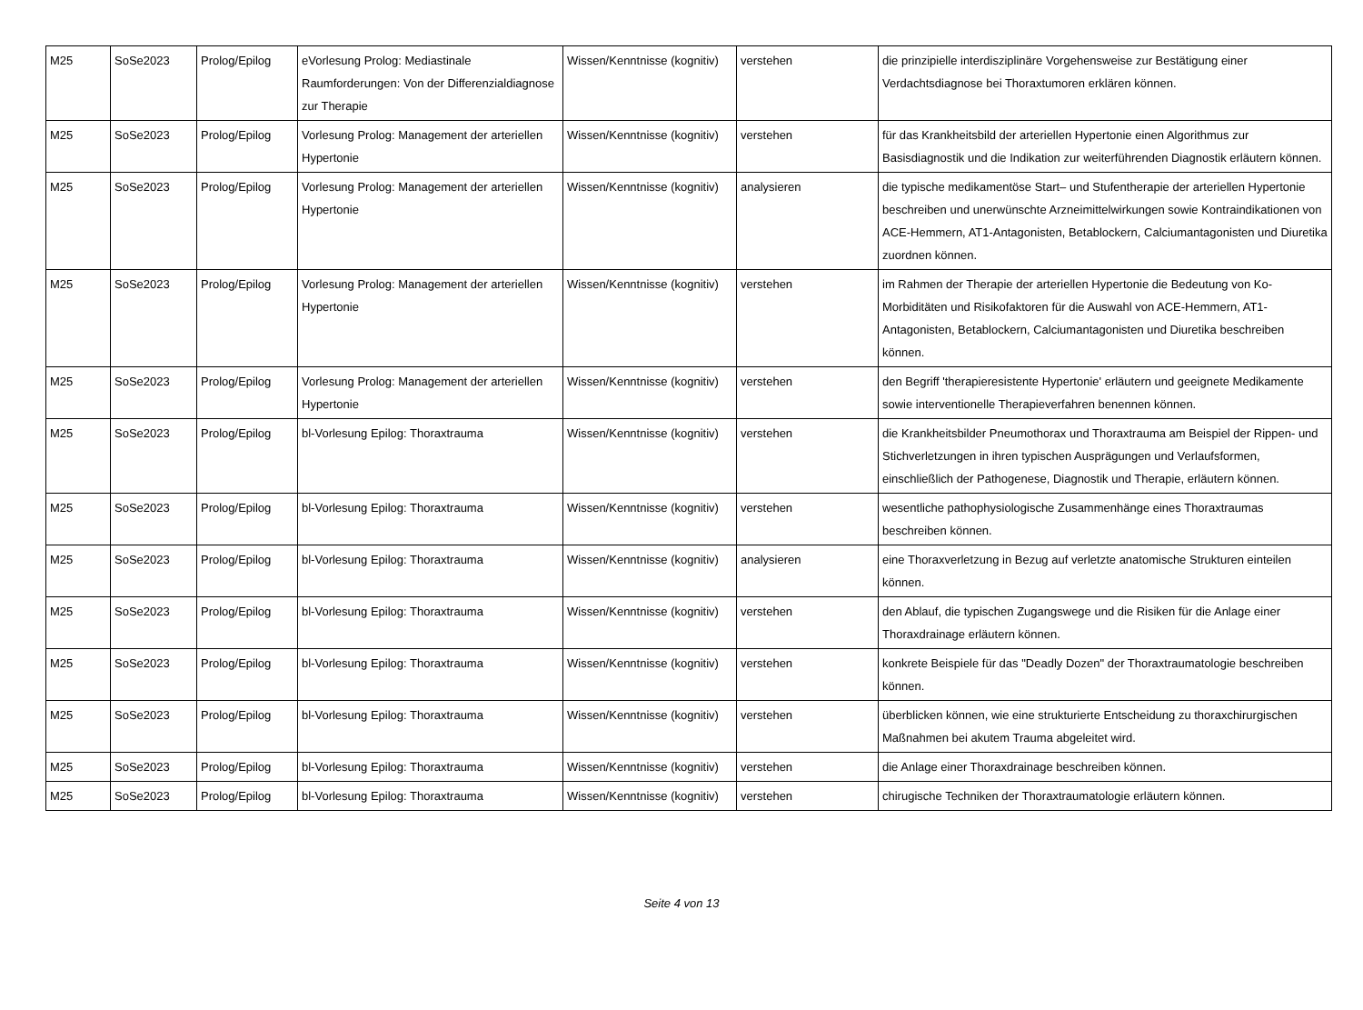| M25 | SoSe2023 | Prolog/Epilog | eVorlesung Prolog: Mediastinale Raumforderungen: Von der Differenzialdiagnose zur Therapie | Wissen/Kenntnisse (kognitiv) | verstehen | die prinzipielle interdisziplinäre Vorgehensweise zur Bestätigung einer Verdachtsdiagnose bei Thoraxtumoren erklären können. |
| M25 | SoSe2023 | Prolog/Epilog | Vorlesung Prolog: Management der arteriellen Hypertonie | Wissen/Kenntnisse (kognitiv) | verstehen | für das Krankheitsbild der arteriellen Hypertonie einen Algorithmus zur Basisdiagnostik und die Indikation zur weiterführenden Diagnostik erläutern können. |
| M25 | SoSe2023 | Prolog/Epilog | Vorlesung Prolog: Management der arteriellen Hypertonie | Wissen/Kenntnisse (kognitiv) | analysieren | die typische medikamentöse Start– und Stufentherapie der arteriellen Hypertonie beschreiben und unerwünschte Arzneimittelwirkungen sowie Kontraindikationen von ACE-Hemmern, AT1-Antagonisten, Betablockern, Calciumantagonisten und Diuretika zuordnen können. |
| M25 | SoSe2023 | Prolog/Epilog | Vorlesung Prolog: Management der arteriellen Hypertonie | Wissen/Kenntnisse (kognitiv) | verstehen | im Rahmen der Therapie der arteriellen Hypertonie die Bedeutung von Ko-Morbiditäten und Risikofaktoren für die Auswahl von ACE-Hemmern, AT1-Antagonisten, Betablockern, Calciumantagonisten und Diuretika beschreiben können. |
| M25 | SoSe2023 | Prolog/Epilog | Vorlesung Prolog: Management der arteriellen Hypertonie | Wissen/Kenntnisse (kognitiv) | verstehen | den Begriff 'therapieresistente Hypertonie' erläutern und geeignete Medikamente sowie interventionelle Therapieverfahren benennen können. |
| M25 | SoSe2023 | Prolog/Epilog | bl-Vorlesung Epilog: Thoraxtrauma | Wissen/Kenntnisse (kognitiv) | verstehen | die Krankheitsbilder Pneumothorax und Thoraxtrauma am Beispiel der Rippen- und Stichverletzungen in ihren typischen Ausprägungen und Verlaufsformen, einschließlich der Pathogenese, Diagnostik und Therapie, erläutern können. |
| M25 | SoSe2023 | Prolog/Epilog | bl-Vorlesung Epilog: Thoraxtrauma | Wissen/Kenntnisse (kognitiv) | verstehen | wesentliche pathophysiologische Zusammenhänge eines Thoraxtraumas beschreiben können. |
| M25 | SoSe2023 | Prolog/Epilog | bl-Vorlesung Epilog: Thoraxtrauma | Wissen/Kenntnisse (kognitiv) | analysieren | eine Thoraxverletzung in Bezug auf verletzte anatomische Strukturen einteilen können. |
| M25 | SoSe2023 | Prolog/Epilog | bl-Vorlesung Epilog: Thoraxtrauma | Wissen/Kenntnisse (kognitiv) | verstehen | den Ablauf, die typischen Zugangswege und die Risiken für die Anlage einer Thoraxdrainage erläutern können. |
| M25 | SoSe2023 | Prolog/Epilog | bl-Vorlesung Epilog: Thoraxtrauma | Wissen/Kenntnisse (kognitiv) | verstehen | konkrete Beispiele für das "Deadly Dozen" der Thoraxtraumatologie beschreiben können. |
| M25 | SoSe2023 | Prolog/Epilog | bl-Vorlesung Epilog: Thoraxtrauma | Wissen/Kenntnisse (kognitiv) | verstehen | überblicken können, wie eine strukturierte Entscheidung zu thoraxchirurgischen Maßnahmen bei akutem Trauma abgeleitet wird. |
| M25 | SoSe2023 | Prolog/Epilog | bl-Vorlesung Epilog: Thoraxtrauma | Wissen/Kenntnisse (kognitiv) | verstehen | die Anlage einer Thoraxdrainage beschreiben können. |
| M25 | SoSe2023 | Prolog/Epilog | bl-Vorlesung Epilog: Thoraxtrauma | Wissen/Kenntnisse (kognitiv) | verstehen | chirugische Techniken der Thoraxtraumatologie erläutern können. |
Seite 4 von 13